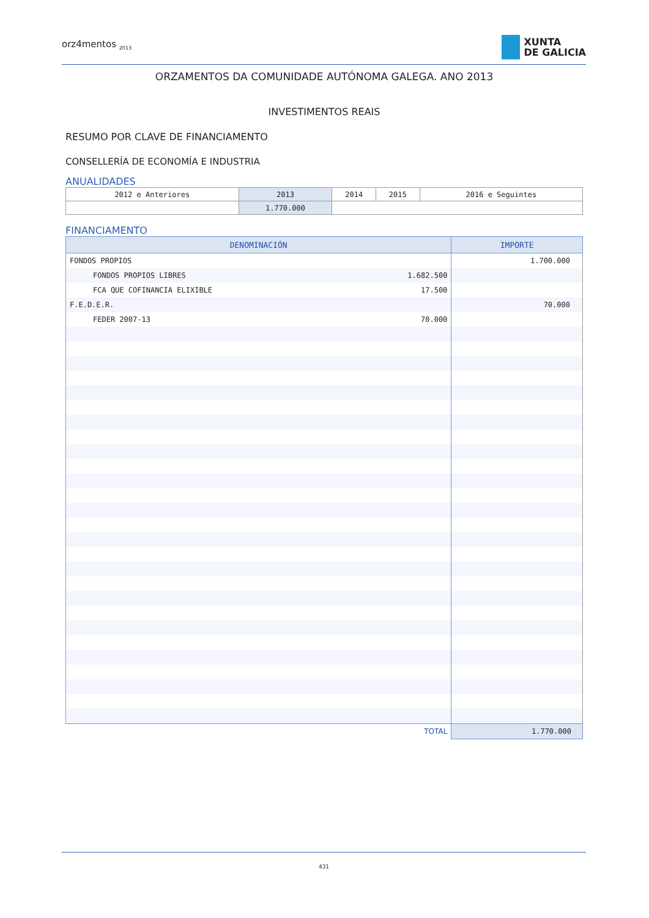orz4mentos <sub>2013</sub>
XUNTA
DE GALICIA
ORZAMENTOS DA COMUNIDADE AUTÓNOMA GALEGA. ANO 2013
INVESTIMENTOS REAIS
RESUMO POR CLAVE DE FINANCIAMENTO
CONSELLERÍA DE ECONOMÍA E INDUSTRIA
ANUALIDADES
| 2012 e Anteriores | 2013 | 2014 | 2015 | 2016 e Seguintes |
| | 1.770.000 | | | |
FINANCIAMENTO
| DENOMINACIÓN | | IMPORTE |
| --- | --- | --- |
| FONDOS PROPIOS | | 1.700.000 |
| FONDOS PROPIOS LIBRES | 1.682.500 | |
| FCA QUE COFINANCIA ELIXIBLE | 17.500 | |
| F.E.D.E.R. | | 70.000 |
| FEDER 2007-13 | 70.000 | |
| TOTAL | | 1.770.000 |
431